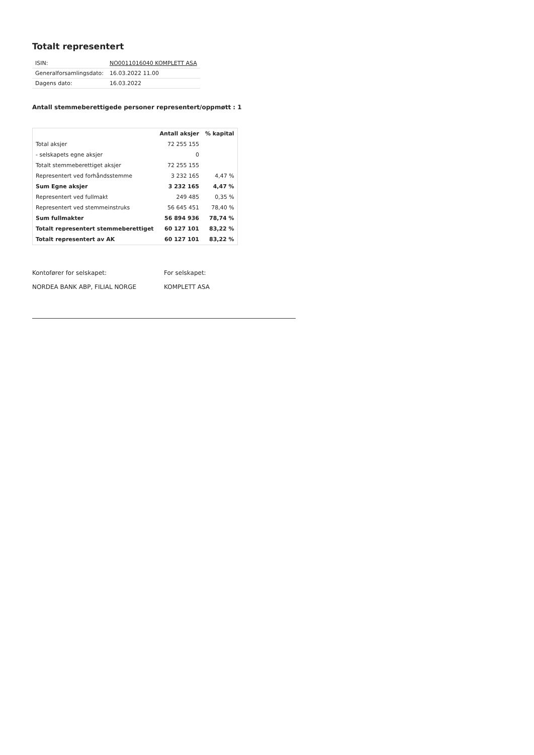Totalt representert
| ISIN: | NO0011016040 KOMPLETT ASA |
| Generalforsamlingsdato: | 16.03.2022 11.00 |
| Dagens dato: | 16.03.2022 |
Antall stemmeberettigede personer representert/oppmøtt : 1
| | Antall aksjer | % kapital |
| --- | --- | --- |
| Total aksjer | 72 255 155 | |
| - selskapets egne aksjer | 0 | |
| Totalt stemmeberettiget aksjer | 72 255 155 | |
| Representert ved forhåndsstemme | 3 232 165 | 4,47 % |
| Sum Egne aksjer | 3 232 165 | 4,47 % |
| Representert ved fullmakt | 249 485 | 0,35 % |
| Representert ved stemmeinstruks | 56 645 451 | 78,40 % |
| Sum fullmakter | 56 894 936 | 78,74 % |
| Totalt representert stemmeberettiget | 60 127 101 | 83,22 % |
| Totalt representert av AK | 60 127 101 | 83,22 % |
Kontofører for selskapet:
NORDEA BANK ABP, FILIAL NORGE
For selskapet:
KOMPLETT ASA